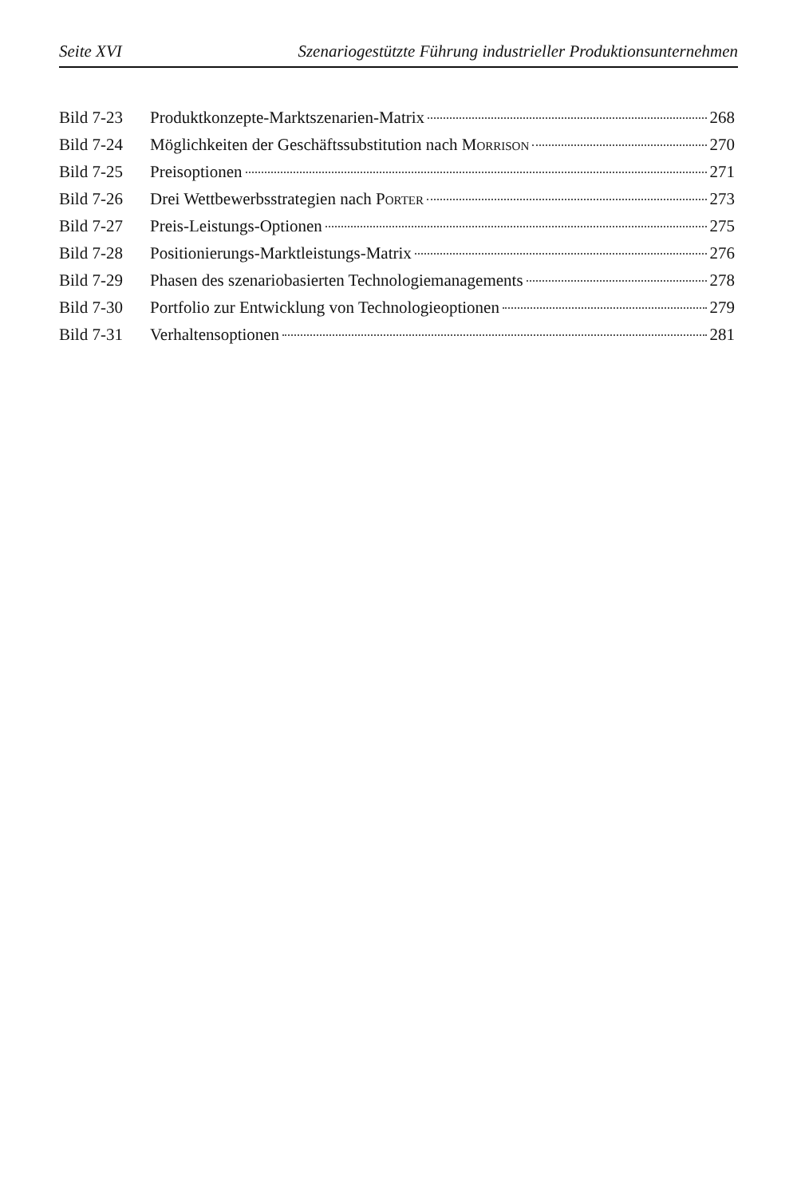Seite XVI Szenariogestützte Führung industrieller Produktionsunternehmen
Bild 7-23 Produktkonzepte-Marktszenarien-Matrix 268
Bild 7-24 Möglichkeiten der Geschäftssubstitution nach MORRISON 270
Bild 7-25 Preisoptionen 271
Bild 7-26 Drei Wettbewerbsstrategien nach PORTER 273
Bild 7-27 Preis-Leistungs-Optionen 275
Bild 7-28 Positionierungs-Marktleistungs-Matrix 276
Bild 7-29 Phasen des szenariobasierten Technologiemanagements 278
Bild 7-30 Portfolio zur Entwicklung von Technologieoptionen 279
Bild 7-31 Verhaltensoptionen 281